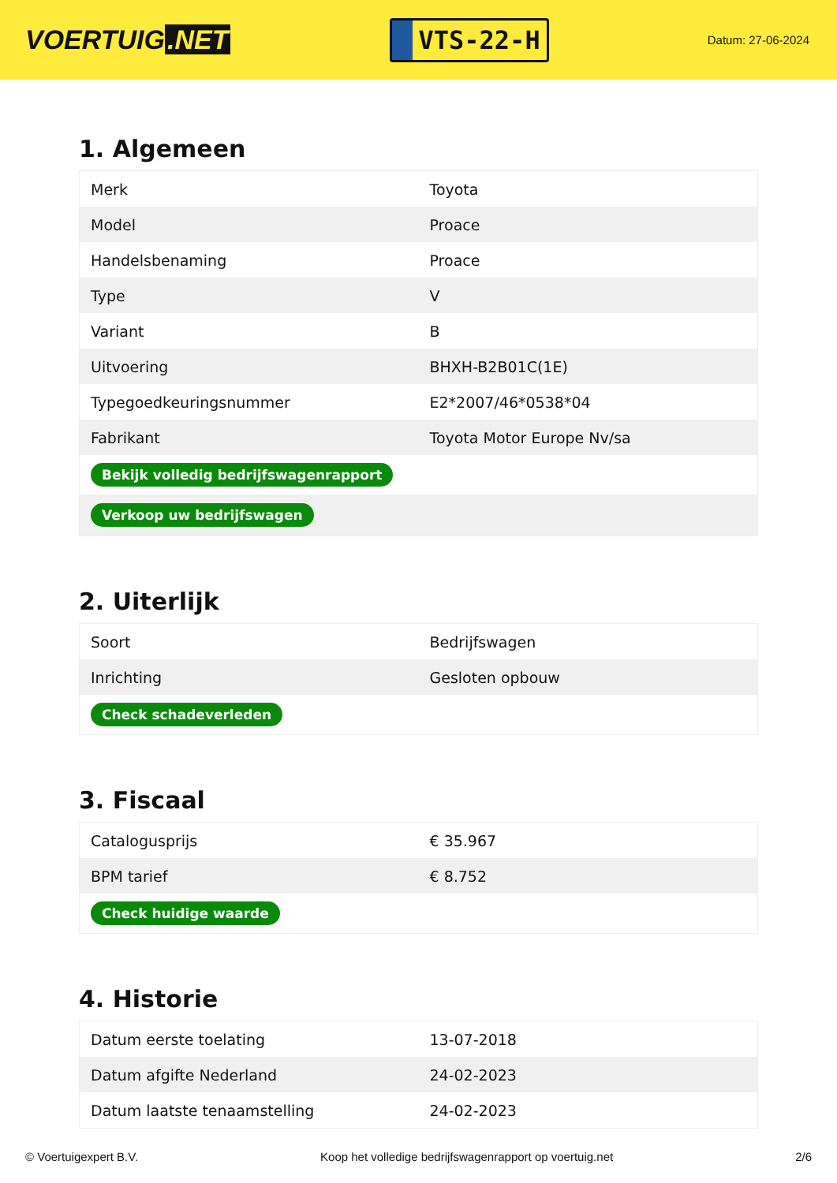VOERTUIG.NET
VTS-22-H
Datum: 27-06-2024
1. Algemeen
| Merk | Toyota |
| Model | Proace |
| Handelsbenaming | Proace |
| Type | V |
| Variant | B |
| Uitvoering | BHXH-B2B01C(1E) |
| Typegoedkeuringsnummer | E2*2007/46*0538*04 |
| Fabrikant | Toyota Motor Europe Nv/sa |
| Bekijk volledig bedrijfswagenrapport | |
| Verkoop uw bedrijfswagen | |
2. Uiterlijk
| Soort | Bedrijfswagen |
| Inrichting | Gesloten opbouw |
| Check schadeverleden | |
3. Fiscaal
| Catalogusprijs | € 35.967 |
| BPM tarief | € 8.752 |
| Check huidige waarde | |
4. Historie
| Datum eerste toelating | 13-07-2018 |
| Datum afgifte Nederland | 24-02-2023 |
| Datum laatste tenaamstelling | 24-02-2023 |
© Voertuigexpert B.V. Koop het volledige bedrijfswagenrapport op voertuig.net 2/6